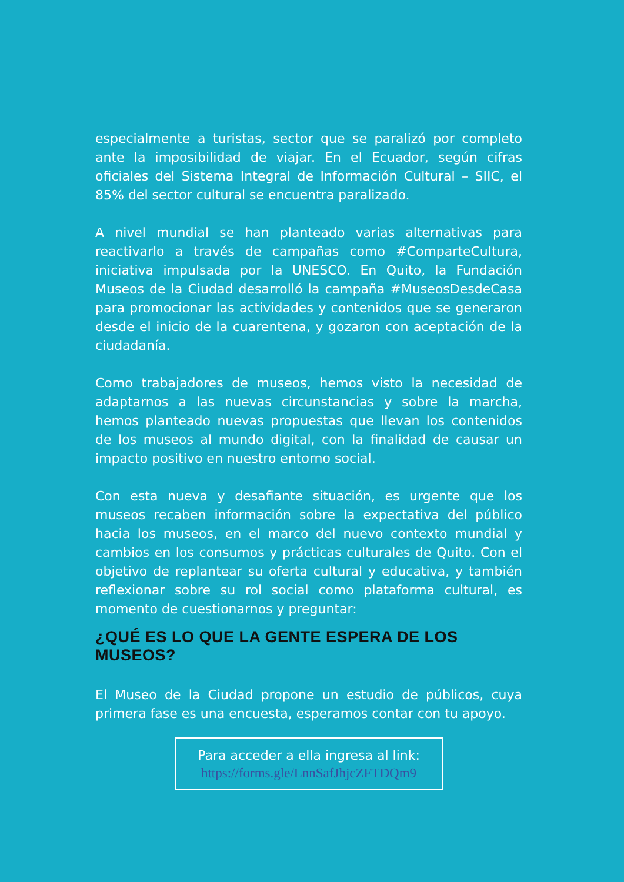especialmente a turistas, sector que se paralizó por completo ante la imposibilidad de viajar. En el Ecuador, según cifras oficiales del Sistema Integral de Información Cultural – SIIC, el 85% del sector cultural se encuentra paralizado.
A nivel mundial se han planteado varias alternativas para reactivarlo a través de campañas como #ComparteCultura, iniciativa impulsada por la UNESCO. En Quito, la Fundación Museos de la Ciudad desarrolló la campaña #MuseosDesdeCasa para promocionar las actividades y contenidos que se generaron desde el inicio de la cuarentena, y gozaron con aceptación de la ciudadanía.
Como trabajadores de museos, hemos visto la necesidad de adaptarnos a las nuevas circunstancias y sobre la marcha, hemos planteado nuevas propuestas que llevan los contenidos de los museos al mundo digital, con la finalidad de causar un impacto positivo en nuestro entorno social.
Con esta nueva y desafiante situación, es urgente que los museos recaben información sobre la expectativa del público hacia los museos, en el marco del nuevo contexto mundial y cambios en los consumos y prácticas culturales de Quito. Con el objetivo de replantear su oferta cultural y educativa, y también reflexionar sobre su rol social como plataforma cultural, es momento de cuestionarnos y preguntar:
¿QUÉ ES LO QUE LA GENTE ESPERA DE LOS MUSEOS?
El Museo de la Ciudad propone un estudio de públicos, cuya primera fase es una encuesta, esperamos contar con tu apoyo.
Para acceder a ella ingresa al link:
https://forms.gle/LnnSafJhjcZFTDQm9